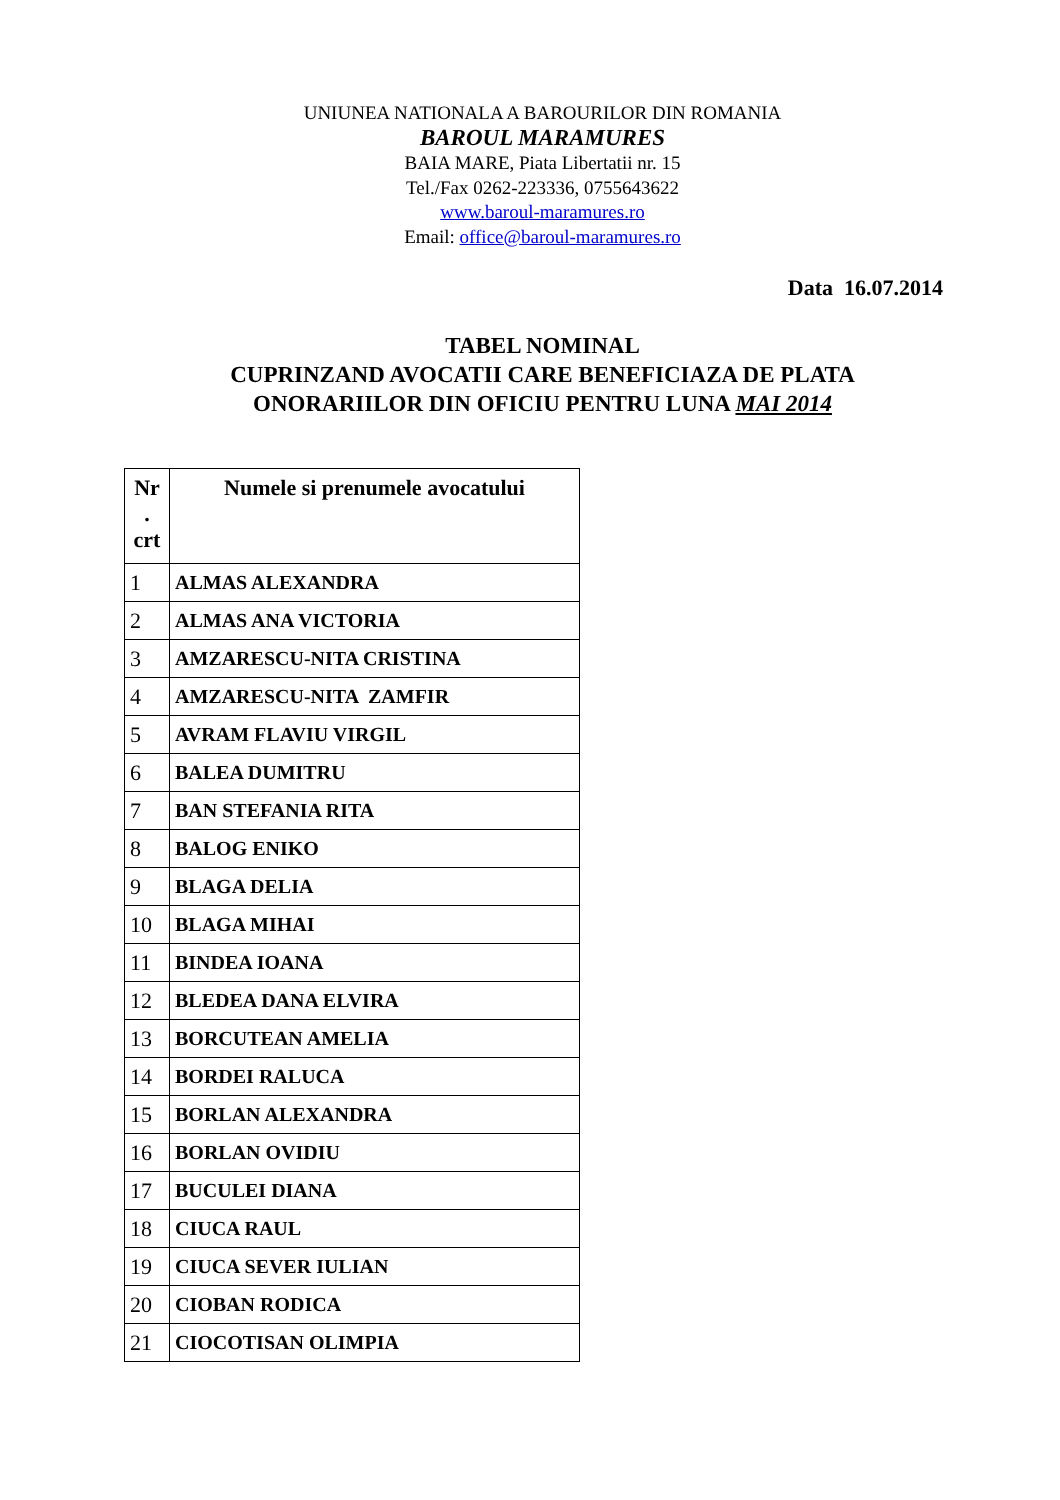UNIUNEA NATIONALA A BAROURILOR DIN ROMANIA
BAROUL MARAMURES
BAIA MARE, Piata Libertatii nr. 15
Tel./Fax 0262-223336, 0755643622
www.baroul-maramures.ro
Email: office@baroul-maramures.ro
Data 16.07.2014
TABEL NOMINAL
CUPRINZAND AVOCATII CARE BENEFICIAZA DE PLATA
ONORARIILOR DIN OFICIU PENTRU LUNA MAI 2014
| Nr . crt | Numele si prenumele avocatului |
| --- | --- |
| 1 | ALMAS ALEXANDRA |
| 2 | ALMAS ANA VICTORIA |
| 3 | AMZARESCU-NITA CRISTINA |
| 4 | AMZARESCU-NITA ZAMFIR |
| 5 | AVRAM FLAVIU VIRGIL |
| 6 | BALEA DUMITRU |
| 7 | BAN STEFANIA RITA |
| 8 | BALOG ENIKO |
| 9 | BLAGA DELIA |
| 10 | BLAGA MIHAI |
| 11 | BINDEA IOANA |
| 12 | BLEDEA DANA ELVIRA |
| 13 | BORCUTEAN AMELIA |
| 14 | BORDEI RALUCA |
| 15 | BORLAN ALEXANDRA |
| 16 | BORLAN OVIDIU |
| 17 | BUCULEI DIANA |
| 18 | CIUCA RAUL |
| 19 | CIUCA SEVER IULIAN |
| 20 | CIOBAN RODICA |
| 21 | CIOCOTISAN OLIMPIA |